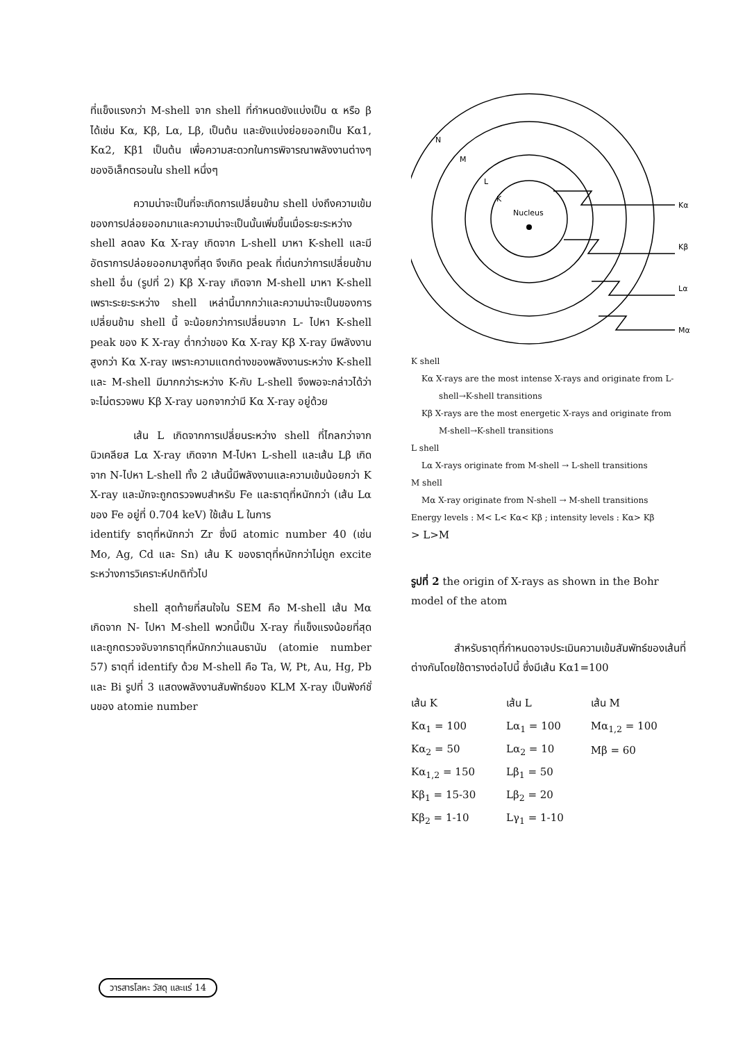ที่แข็งแรงกว่า M-shell จาก shell ที่กำหนดยังแบ่งเป็น α หรือ β ได้เช่น Kα, Kβ, Lα, Lβ, เป็นต้น และยังแบ่งย่อยออกเป็น Kα1, Kα2, Kβ1 เป็นต้น เพื่อความสะดวกในการพิจารณาพลังงานต่างๆ ของอิเล็กตรอนใน shell หนึ่งๆ
ความน่าจะเป็นที่จะเกิดการเปลี่ยนข้าม shell บ่งถึงความเข้มของการปล่อยออกมาและความน่าจะเป็นนั้นเพิ่มขึ้นเมื่อระยะระหว่าง shell ลดลง Kα X-ray เกิดจาก L-shell มาหา K-shell และมีอัตราการปล่อยออกมาสูงที่สุด จึงเกิด peak ที่เด่นกว่าการเปลี่ยนข้าม shell อื่น (รูปที่ 2) Kβ X-ray เกิดจาก M-shell มาหา K-shell เพราะระยะระหว่าง shell เหล่านี้มากกว่าและความน่าจะเป็นของการเปลี่ยนข้าม shell นี้ จะน้อยกว่าการเปลี่ยนจาก L- ไปหา K-shell peak ของ K X-ray ต่ำกว่าของ Kα X-ray Kβ X-ray มีพลังงานสูงกว่า Kα X-ray เพราะความแตกต่างของพลังงานระหว่าง K-shell และ M-shell มีมากกว่าระหว่าง K-กับ L-shell จึงพอจะกล่าวได้ว่า จะไม่ตรวจพบ Kβ X-ray นอกจากว่ามี Kα X-ray อยู่ด้วย
เส้น L เกิดจากการเปลี่ยนระหว่าง shell ที่ไกลกว่าจากนิวเคลียส Lα X-ray เกิดจาก M-ไปหา L-shell และเส้น Lβ เกิดจาก N-ไปหา L-shell ทั้ง 2 เส้นนี้มีพลังงานและความเข้มน้อยกว่า K X-ray และมักจะถูกตรวจพบสำหรับ Fe และธาตุที่หนักกว่า (เส้น Lα ของ Fe อยู่ที่ 0.704 keV) ใช้เส้น L ในการ
identify ธาตุที่หนักกว่า Zr ซึ่งมี atomic number 40 (เช่น Mo, Ag, Cd และ Sn) เส้น K ของธาตุที่หนักกว่าไม่ถูก excite ระหว่างการวิเคราะห์ปกติทั่วไป
shell สุดท้ายที่สนใจใน SEM คือ M-shell เส้น Mα เกิดจาก N- ไปหา M-shell พวกนี้เป็น X-ray ที่แข็งแรงน้อยที่สุด และถูกตรวจจับจากธาตุที่หนักกว่าแลนธานัม (atomie number 57) ธาตุที่ identify ด้วย M-shell คือ Ta, W, Pt, Au, Hg, Pb และ Bi รูปที่ 3 แสดงพลังงานสัมพัทธ์ของ KLM X-ray เป็นฟังก์ชั่นของ atomie number
Nucleus
N
M
L
K
Kα
Kβ
Lα
Mα
K shell
Kα X-rays are the most intense X-rays and originate from L-
shell→K-shell transitions
Kβ X-rays are the most energetic X-rays and originate from
M-shell→K-shell transitions
L shell
Lα X-rays originate from M-shell → L-shell transitions
M shell
Mα X-ray originate from N-shell → M-shell transitions
Energy levels : M< L< Kα< Kβ ; intensity levels : Kα> Kβ
> L>M
รูปที่ 2 the origin of X-rays as shown in the Bohr model of the atom
สำหรับธาตุที่กำหนดอาจประเมินความเข้มสัมพัทธ์ของเส้นที่ต่างกันโดยใช้ตารางต่อไปนี้ ซึ่งมีเส้น Kα1=100
| เส้น K | เส้น L | เส้น M |
| --- | --- | --- |
| Kα<sub>1</sub> = 100 | Lα<sub>1</sub> = 100 | Mα<sub>1,2</sub> = 100 |
| Kα<sub>2</sub> = 50 | Lα<sub>2</sub> = 10 | Mβ = 60 |
| Kα<sub>1,2</sub> = 150 | Lβ<sub>1</sub> = 50 | |
| Kβ<sub>1</sub> = 15-30 | Lβ<sub>2</sub> = 20 | |
| Kβ<sub>2</sub> = 1-10 | Lγ<sub>1</sub> = 1-10 | |
วารสารโลหะ วัสดุ และแร่ 14